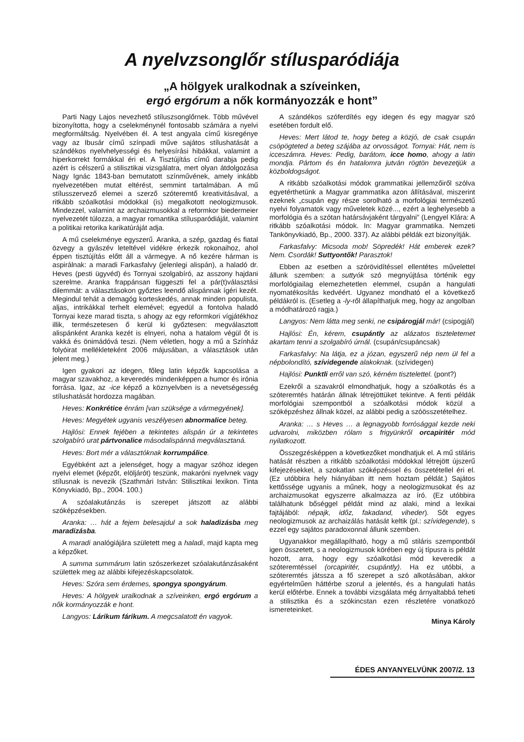A nyelvzsonglőr stílusparódiája
„A hölgyek uralkodnak a szíveinken,
ergó ergórum a nők kormányozzák e hont”
Parti Nagy Lajos nevezhető stíluszsonglőrnek. Több művével bizonyította, hogy a cselekménynél fontosabb számára a nyelvi megformáltság. Nyelvében él. A test angyala című kisregénye vagy az Ibusár című színpadi műve sajátos stílushatását a szándékos nyelvhelyességi és helyesírási hibákkal, valamint a hiperkorrekt formákkal éri el. A Tisztújítás című darabja pedig azért is célszerű a stilisztikai vizsgálatra, mert olyan átdolgozása Nagy Ignác 1843-ban bemutatott színművének, amely inkább nyelvezetében mutat eltérést, semmint tartalmában. A mű stílusszervező elemei a szerző szóteremtő kreativitásával, a ritkább szóalkotási módokkal (is) megalkotott neologizmusok. Mindezzel, valamint az archaizmusokkal a reformkor biedermeier nyelvezetét túlozza, a magyar romantika stílusparódiáját, valamint a politikai retorika karikatúráját adja.
A mű cselekménye egyszerű. Aranka, a szép, gazdag és fiatal özvegy a gyászév leteltével vidékre érkezik rokonaihoz, ahol éppen tisztújítás előtt áll a vármegye. A nő kezére hárman is aspirálnak: a maradi Farkasfalvy (jelenlegi alispán), a haladó dr. Heves (pesti ügyvéd) és Tornyai szolgabíró, az asszony hajdani szerelme. Aranka frappánsan függeszti fel a pár(t)választási dilemmát: a választásokon győztes leendő alispánnak ígéri kezét. Megindul tehát a demagóg korteskedés, annak minden populista, aljas, intrikákkal terhelt elemével; egyedül a fontolva haladó Tornyai keze marad tiszta, s ahogy az egy reformkori vígjátékhoz illik, természetesen ő kerül ki győztesen: megválasztott alispánként Aranka kezét is elnyeri, noha a hatalom végül őt is vakká és önimádóvá teszi. (Nem véletlen, hogy a mű a Színház folyóirat mellékleteként 2006 májusában, a választások után jelent meg.)
Igen gyakori az idegen, főleg latin képzők kapcsolása a magyar szavakhoz, a keveredés mindenképpen a humor és irónia forrása. Igaz, az -ice képző a köznyelvben is a nevetségesség stílushatását hordozza magában.
Heves: Konkrétice énrám [van szüksége a vármegyének].
Heves: Megyétek ugyanis veszélyesen abnormalice beteg.
Hajlósi: Ennek fejében a tekintetes alispán úr a tekintetes szolgabíró urat pártvonalice másodalispánná megválasztaná.
Heves: Bort mér a választóknak korrumpálice.
Egyébként azt a jelenséget, hogy a magyar szóhoz idegen nyelvi elemet (képzőt, elöljárót) teszünk, makaróni nyelvnek vagy stílusnak is nevezik (Szathmári István: Stilisztikai lexikon. Tinta Könyvkiadó, Bp., 2004. 100.)
A szóalakutánzás is szerepet játszott az alábbi szóképzésekben.
Aranka: … hát a fejem belesajdul a sok haladizásba meg maradizásba.
A maradi analógiájára született meg a haladi, majd kapta meg a képzőket.
A summa summárum latin szószerkezet szóalakutánzásaként születtek meg az alábbi kifejezéskapcsolatok.
Heves: Szóra sem érdemes, spongya spongyárum.
Heves: A hölgyek uralkodnak a szíveinken, ergó ergórum a nők kormányozzák e hont.
Langyos: Lárikum fárikum. A megcsalatott én vagyok.
A szándékos szóferdítés egy idegen és egy magyar szó esetében fordult elő.
Heves: Mert látod te, hogy beteg a közjó, de csak csupán csöpögteted a beteg szájába az orvosságot. Tornyai: Hát, nem is icceszámra. Heves: Pedig, barátom, icce homo, ahogy a latin mondja. Pártom és én hatalomra jutván rögtön bevezetjük a közboldogságot.
A ritkább szóalkotási módok grammatikai jellemzőiről szólva egyetérthetünk a Magyar grammatika azon állításával, miszerint ezeknek „csupán egy része sorolható a morfológiai természetű nyelvi folyamatok vagy műveletek közé..., ezért a leghelyesebb a morfológia és a szótan határsávjaként tárgyalni” (Lengyel Klára: A ritkább szóalkotási módok. In: Magyar grammatika. Nemzeti Tankönyvkiadó, Bp., 2000. 337). Az alábbi példák ezt bizonyítják.
Farkasfalvy: Micsoda mob! Söpredék! Hát emberek ezek? Nem. Csordák! Suttyontők! Parasztok!
Ebben az esetben a szórövidítéssel ellentétes művelettel állunk szemben: a suttyók szó megnyújtása történik egy morfológiailag elemezhetetlen elemmel, csupán a hangulati nyomatékosítás kedvéért. Ugyanez mondható el a következő példákról is. (Esetleg a -ly-ről állapíthatjuk meg, hogy az angolban a módhatározó ragja.)
Langyos: Nem látta meg senki, ne csipárogjál már! (csipogjál)
Hajlósi: Én, kérem, csupántly az alázatos tiszteletemet akartam tenni a szolgabíró úrnál. (csupán/csupáncsak)
Farkasfalvy: Na látja, ez a józan, egyszerű nép nem ül fel a népbolondító, szívidegende alakoknak. (szívidegen)
Hajlósi: Punktli erről van szó, kérném tisztelettel. (pont?)
Ezekről a szavakról elmondhatjuk, hogy a szóalkotás és a szóteremtés határán állnak létrejöttüket tekintve. A fenti példák morfológiai szempontból a szóalkotási módok közül a szóképzéshez állnak közel, az alábbi pedig a szóösszetételhez.
Aranka: … s Heves … a legnagyobb forrósággal kezde neki udvarolni, miközben rólam s frigyünkről orcapiritér mód nyilatkozott.
Összegzésképpen a következőket mondhatjuk el. A mű stiláris hatását részben a ritkább szóalkotási módokkal létrejött újszerű kifejezésekkel, a szokatlan szóképzéssel és összetétellel éri el. (Ez utóbbira hely hiányában itt nem hoztam példát.) Sajátos kettőssége ugyanis a műnek, hogy a neologizmusokat és az archaizmusokat egyszerre alkalmazza az író. (Ez utóbbira találhatunk bőséggel példát mind az alaki, mind a lexikai fajtájából: népajk, időz, fakadand, viheder). Sőt egyes neologizmusok az archaizálás hatását keltik (pl.: szívidegende), s ezzel egy sajátos paradoxonnal állunk szemben.
Ugyanakkor megállapítható, hogy a mű stiláris szempontból igen összetett, s a neologizmusok körében egy új típusra is példát hozott, arra, hogy egy szóalkotási mód keveredik a szóteremtéssel (orcapiritér, csupántly). Ha ez utóbbi, a szóteremtés játssza a fő szerepet a szó alkotásában, akkor egyértelműen háttérbe szorul a jelentés, és a hangulati hatás kerül előtérbe. Ennek a további vizsgálata még árnyaltabbá teheti a stilisztika és a szókincstan ezen részletére vonatkozó ismereteinket.
Minya Károly
ÉDES ANYANYELVÜNK 2007/2. 13